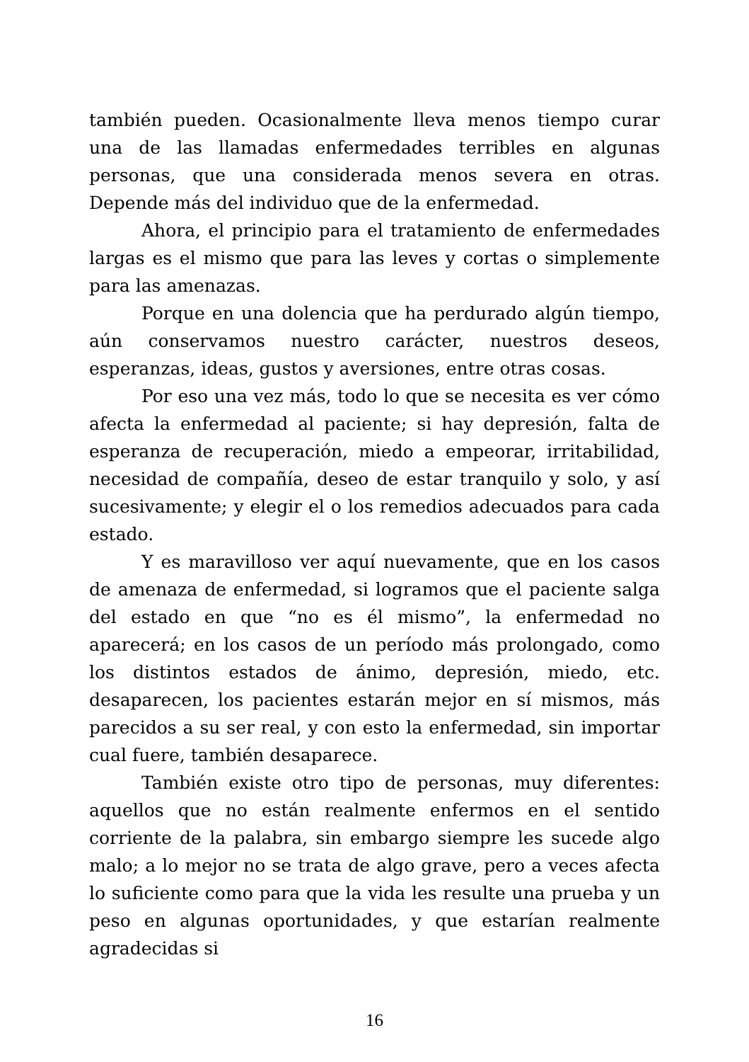también pueden. Ocasionalmente lleva menos tiempo curar una de las llamadas enfermedades terribles en algunas personas, que una considerada menos severa en otras. Depende más del individuo que de la enfermedad.
Ahora, el principio para el tratamiento de enfermedades largas es el mismo que para las leves y cortas o simplemente para las amenazas.
Porque en una dolencia que ha perdurado algún tiempo, aún conservamos nuestro carácter, nuestros deseos, esperanzas, ideas, gustos y aversiones, entre otras cosas.
Por eso una vez más, todo lo que se necesita es ver cómo afecta la enfermedad al paciente; si hay depresión, falta de esperanza de recuperación, miedo a empeorar, irritabilidad, necesidad de compañía, deseo de estar tranquilo y solo, y así sucesivamente; y elegir el o los remedios adecuados para cada estado.
Y es maravilloso ver aquí nuevamente, que en los casos de amenaza de enfermedad, si logramos que el paciente salga del estado en que “no es él mismo”, la enfermedad no aparecerá; en los casos de un período más prolongado, como los distintos estados de ánimo, depresión, miedo, etc. desaparecen, los pacientes estarán mejor en sí mismos, más parecidos a su ser real, y con esto la enfermedad, sin importar cual fuere, también desaparece.
También existe otro tipo de personas, muy diferentes: aquellos que no están realmente enfermos en el sentido corriente de la palabra, sin embargo siempre les sucede algo malo; a lo mejor no se trata de algo grave, pero a veces afecta lo suficiente como para que la vida les resulte una prueba y un peso en algunas oportunidades, y que estarían realmente agradecidas si
16